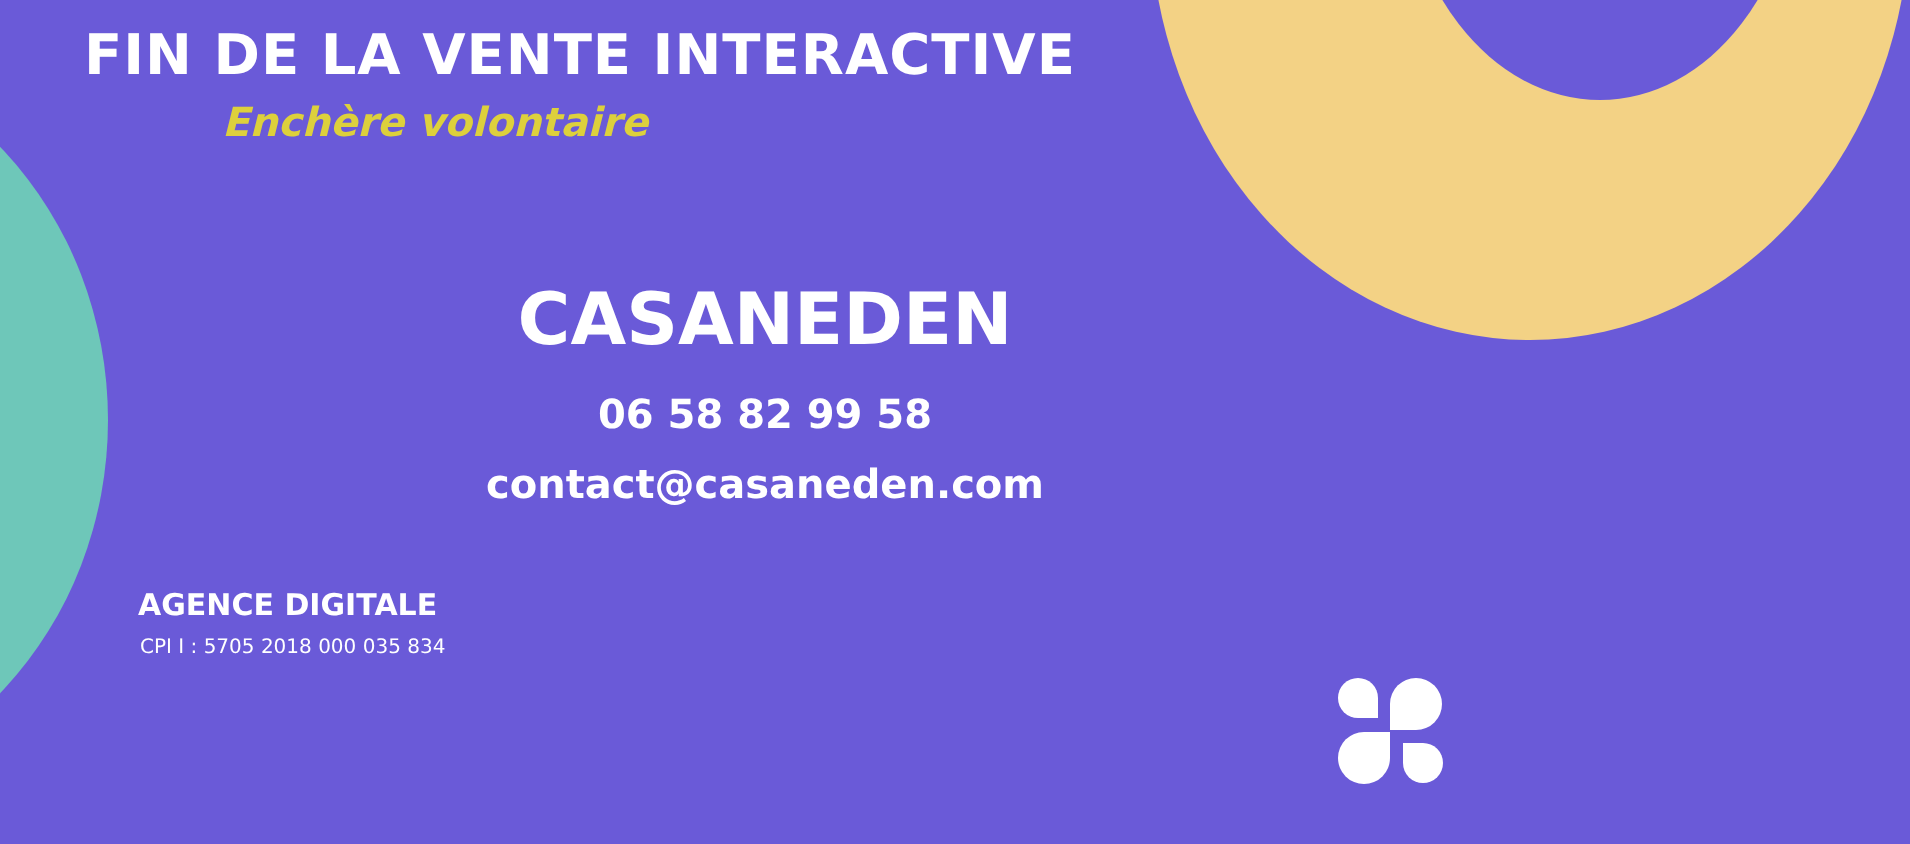FIN DE LA VENTE INTERACTIVE
Enchère volontaire
CASANEDEN
06 58 82 99 58
contact@casaneden.com
AGENCE DIGITALE
CPI I : 5705 2018 000 035 834